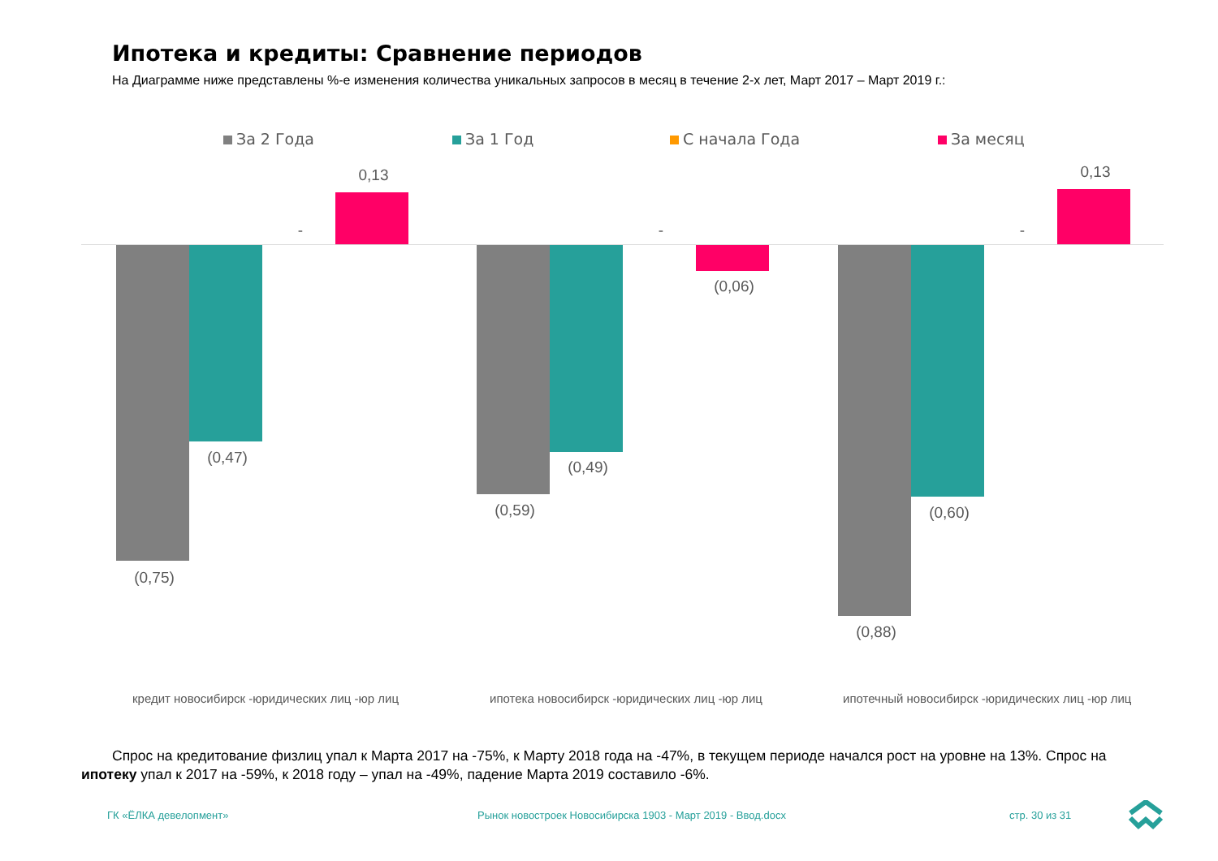Ипотека и кредиты: Сравнение периодов
На Диаграмме ниже представлены %-е изменения количества уникальных запросов в месяц в течение 2-х лет, Март 2017 – Март 2019 г.:
За 2 Года За 1 Год С начала Года За месяц
0,13
-
(0,47)
(0,75)
(0,59)
(0,49)
-
(0,06)
(0,88)
(0,60)
-
0,13
кредит новосибирск -юридических лиц -юр лиц
ипотека новосибирск -юридических лиц -юр лиц
ипотечный новосибирск -юридических лиц -юр лиц
Спрос на кредитование физлиц упал к Марта 2017 на -75%, к Марту 2018 года на -47%, в текущем периоде начался рост на уровне на 13%. Спрос на ипотеку упал к 2017 на -59%, к 2018 году – упал на -49%, падение Марта 2019 составило -6%.
ГК «ЁЛКА девелопмент»
Рынок новостроек Новосибирска 1903 - Март 2019 - Ввод.docx
стр. 30 из 31